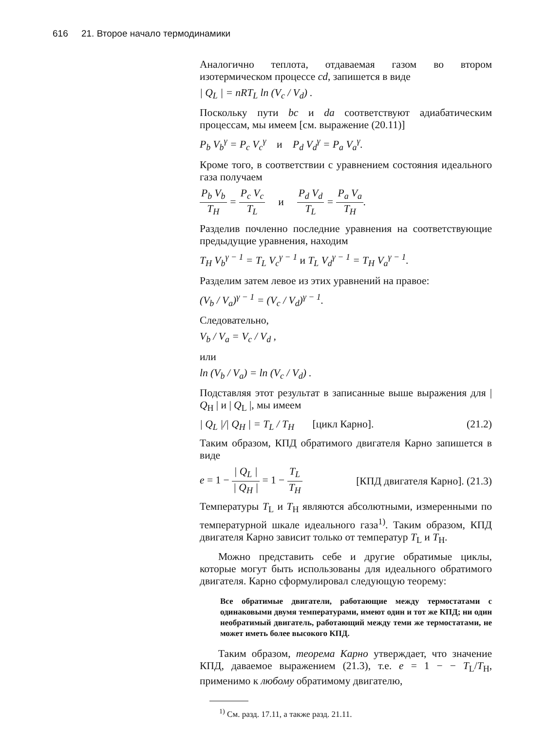616 21. Второе начало термодинамики
Аналогично теплота, отдаваемая газом во втором изотермическом процессе cd, запишется в виде
| Q<sub>L</sub> | = nRT<sub>L</sub> ln (V<sub>c</sub> / V<sub>d</sub>) .
Поскольку пути bc и da соответствуют адиабатическим процессам, мы имеем [см. выражение (20.11)]
P<sub>b</sub> V<sub>b</sub><sup>γ</sup> = P<sub>c</sub> V<sub>c</sub><sup>γ</sup> и P<sub>d</sub> V<sub>d</sub><sup>γ</sup> = P<sub>a</sub> V<sub>a</sub><sup>γ</sup>.
Кроме того, в соответствии с уравнением состояния идеального газа получаем
P<sub>b</sub> V<sub>b</sub> T<sub>H</sub> = P<sub>c</sub> V<sub>c</sub> T<sub>L</sub> и P<sub>d</sub> V<sub>d</sub> T<sub>L</sub> = P<sub>a</sub> V<sub>a</sub> T<sub>H</sub>.
Разделив почленно последние уравнения на соответствующие предыдущие уравнения, находим
T<sub>H</sub> V<sub>b</sub><sup>γ − 1</sup> = T<sub>L</sub> V<sub>c</sub><sup>γ − 1</sup> и T<sub>L</sub> V<sub>d</sub><sup>γ − 1</sup> = T<sub>H</sub> V<sub>a</sub><sup>γ − 1</sup>.
Разделим затем левое из этих уравнений на правое:
(V<sub>b</sub> / V<sub>a</sub>)<sup>γ − 1</sup> = (V<sub>c</sub> / V<sub>d</sub>)<sup>γ − 1</sup>.
Следовательно,
V<sub>b</sub> / V<sub>a</sub> = V<sub>c</sub> / V<sub>d</sub> ,
или
ln (V<sub>b</sub> / V<sub>a</sub>) = ln (V<sub>c</sub> / V<sub>d</sub>) .
Подставляя этот результат в записанные выше выражения для | Q<sub>H</sub> | и | Q<sub>L</sub> |, мы имеем
| Q<sub>L</sub> |/| Q<sub>H</sub> | = T<sub>L</sub> / T<sub>H</sub> [цикл Карно]. (21.2)
Таким образом, КПД обратимого двигателя Карно запишется в виде
e = 1 − | Q<sub>L</sub> | | Q<sub>H</sub> | = 1 − T<sub>L</sub> T<sub>H</sub> [КПД двигателя Карно]. (21.3)
Температуры T<sub>L</sub> и T<sub>H</sub> являются абсолютными, измеренными по температурной шкале идеального газа<sup>1)</sup>. Таким образом, КПД двигателя Карно зависит только от температур T<sub>L</sub> и T<sub>H</sub>.
Можно представить себе и другие обратимые циклы, которые могут быть использованы для идеального обратимого двигателя. Карно сформулировал следующую теорему:
Все обратимые двигатели, работающие между термостатами с одинаковыми двумя температурами, имеют один и тот же КПД; ни один необратимый двигатель, работающий между теми же термостатами, не может иметь более высокого КПД.
Таким образом, теорема Карно утверждает, что значение КПД, даваемое выражением (21.3), т.е. e = 1 − − T<sub>L</sub>/T<sub>H</sub>, применимо к любому обратимому двигателю,
<sup>1)</sup> См. разд. 17.11, а также разд. 21.11.